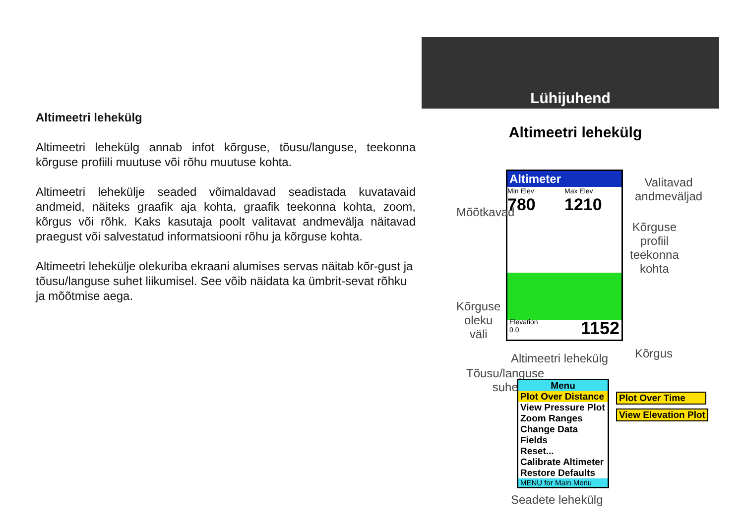Lühijuhend
Altimeetri lehekülg
Altimeetri lehekülg annab infot kõrguse, tõusu/languse, teekonna kõrguse profiili muutuse või rõhu muutuse kohta.
Altimeetri lehekülje seaded võimaldavad seadistada kuvatavaid andmeid, näiteks graafik aja kohta, graafik teekonna kohta, zoom, kõrgus või rõhk. Kaks kasutaja poolt valitavat andmevälja näitavad praegust või salvestatud informatsiooni rõhu ja kõrguse kohta.
Altimeetri lehekülje olekuriba ekraani alumises servas näitab kõr-gust ja tõusu/languse suhet liikumisel. See võib näidata ka ümbrit-sevat rõhku ja mõõtmise aega.
Altimeetri lehekülg
Altimeter
Min Elev
780
Max Elev
1210
Elevation
0.0 1152
Mõõtkavad
Valitavad
andmeväljad
Kõrguse
profiil
teekonna
kohta
Kõrguse
oleku
väli
Kõrgus
Altimeetri lehekülg
Tõusu/languse
suhe
Menu
Plot Over Distance
View Pressure Plot
Zoom Ranges
Change Data Fields
Reset...
Calibrate Altimeter
Restore Defaults
MENU for Main Menu
Plot Over Time
View Elevation Plot
Seadete lehekülg